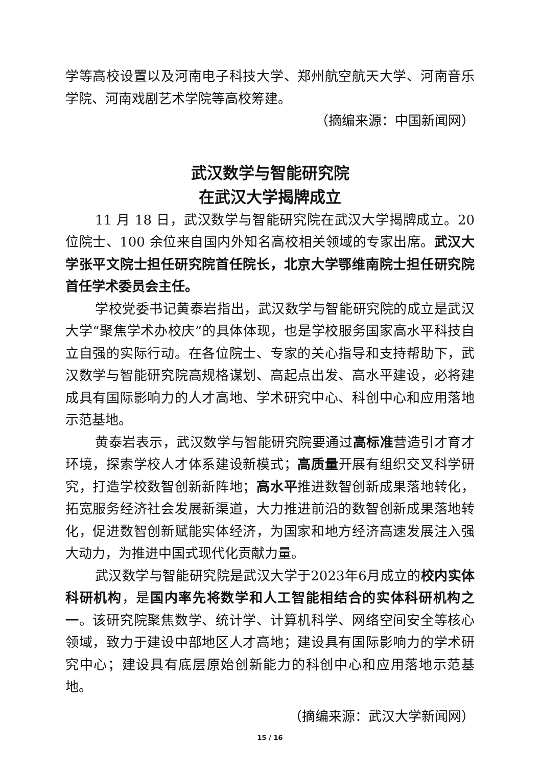学等高校设置以及河南电子科技大学、郑州航空航天大学、河南音乐学院、河南戏剧艺术学院等高校筹建。
（摘编来源：中国新闻网）
武汉数学与智能研究院
在武汉大学揭牌成立
11 月 18 日，武汉数学与智能研究院在武汉大学揭牌成立。20 位院士、100 余位来自国内外知名高校相关领域的专家出席。武汉大学张平文院士担任研究院首任院长，北京大学鄂维南院士担任研究院首任学术委员会主任。
学校党委书记黄泰岩指出，武汉数学与智能研究院的成立是武汉大学“聚焦学术办校庆”的具体体现，也是学校服务国家高水平科技自立自强的实际行动。在各位院士、专家的关心指导和支持帮助下，武汉数学与智能研究院高规格谋划、高起点出发、高水平建设，必将建成具有国际影响力的人才高地、学术研究中心、科创中心和应用落地示范基地。
黄泰岩表示，武汉数学与智能研究院要通过高标准营造引才育才环境，探索学校人才体系建设新模式；高质量开展有组织交叉科学研究，打造学校数智创新新阵地；高水平推进数智创新成果落地转化，拓宽服务经济社会发展新渠道，大力推进前沿的数智创新成果落地转化，促进数智创新赋能实体经济，为国家和地方经济高速发展注入强大动力，为推进中国式现代化贡献力量。
武汉数学与智能研究院是武汉大学于2023年6月成立的校内实体科研机构，是国内率先将数学和人工智能相结合的实体科研机构之一。该研究院聚焦数学、统计学、计算机科学、网络空间安全等核心领域，致力于建设中部地区人才高地；建设具有国际影响力的学术研究中心；建设具有底层原始创新能力的科创中心和应用落地示范基地。
（摘编来源：武汉大学新闻网）
15 / 16